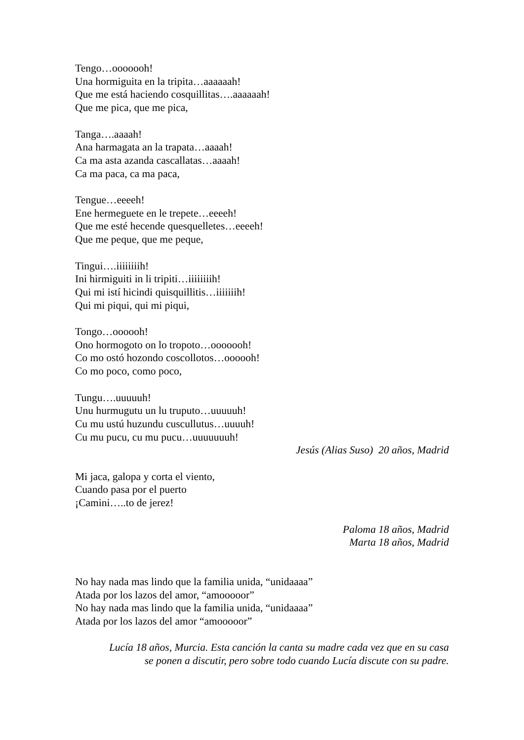Tengo…ooooooh!
Una hormiguita en la tripita…aaaaaah!
Que me está haciendo cosquillitas….aaaaaah!
Que me pica, que me pica,
Tanga….aaaah!
Ana harmagata an la trapata…aaaah!
Ca ma asta azanda cascallatas…aaaah!
Ca ma paca, ca ma paca,
Tengue…eeeeh!
Ene hermeguete en le trepete…eeeeh!
Que me esté hecende quesquelletes…eeeeh!
Que me peque, que me peque,
Tingui….iiiiiiiih!
Ini hirmiguiti in li tripiti…iiiiiiiih!
Qui mi istí hicindi quisquillitis…iiiiiiih!
Qui mi piqui, qui mi piqui,
Tongo…oooooh!
Ono hormogoto on lo tropoto…ooooooh!
Co mo ostó hozondo coscollotos…oooooh!
Co mo poco, como poco,
Tungu….uuuuuh!
Unu hurmugutu un lu truputo…uuuuuh!
Cu mu ustú huzundu cuscullutus…uuuuh!
Cu mu pucu, cu mu pucu…uuuuuuuh!
Jesús (Alias Suso) 20 años, Madrid
Mi jaca, galopa y corta el viento,
Cuando pasa por el puerto
¡Camini…..to de jerez!
Paloma 18 años, Madrid
Marta 18 años, Madrid
No hay nada mas lindo que la familia unida, “unidaaaa”
Atada por los lazos del amor, “amooooor”
No hay nada mas lindo que la familia unida, “unidaaaa”
Atada por los lazos del amor “amooooor”
Lucía 18 años, Murcia. Esta canción la canta su madre cada vez que en su casa
se ponen a discutir, pero sobre todo cuando Lucía discute con su padre.